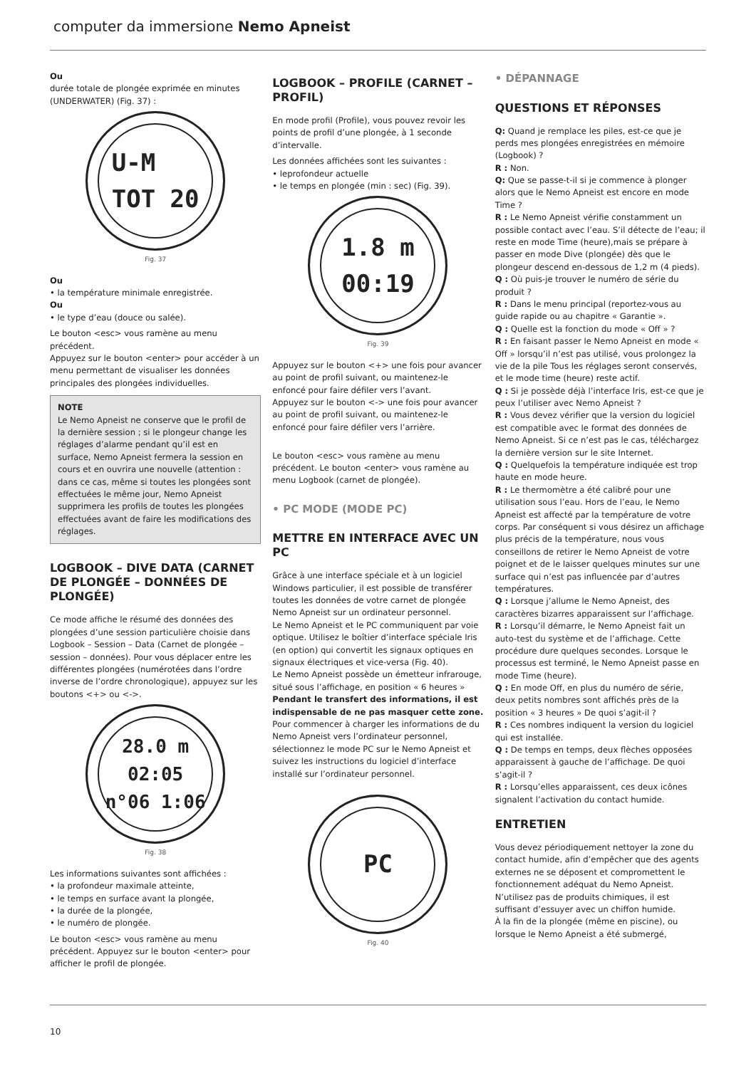computer da immersione Nemo Apneist
Ou
durée totale de plongée exprimée en minutes (UNDERWATER) (Fig. 37) :
U-M
TOT 20
Fig. 37
Ou
• la température minimale enregistrée.
Ou
• le type d’eau (douce ou salée).
Le bouton <esc> vous ramène au menu précédent.
Appuyez sur le bouton <enter> pour accéder à un menu permettant de visualiser les données principales des plongées individuelles.
NOTE
Le Nemo Apneist ne conserve que le profil de la dernière session ; si le plongeur change les réglages d’alarme pendant qu’il est en surface, Nemo Apneist fermera la session en cours et en ouvrira une nouvelle (attention : dans ce cas, même si toutes les plongées sont effectuées le même jour, Nemo Apneist supprimera les profils de toutes les plongées effectuées avant de faire les modifications des réglages.
LOGBOOK – DIVE DATA (CARNET DE PLONGÉE – DONNÉES DE PLONGÉE)
Ce mode affiche le résumé des données des plongées d’une session particulière choisie dans Logbook – Session – Data (Carnet de plongée – session – données). Pour vous déplacer entre les différentes plongées (numérotées dans l’ordre inverse de l’ordre chronologique), appuyez sur les boutons <+> ou <->.
28.0 m
02:05
n°06 1:06
Fig. 38
Les informations suivantes sont affichées :
• la profondeur maximale atteinte,
• le temps en surface avant la plongée,
• la durée de la plongée,
• le numéro de plongée.
Le bouton <esc> vous ramène au menu précédent. Appuyez sur le bouton <enter> pour afficher le profil de plongée.
LOGBOOK – PROFILE (CARNET – PROFIL)
En mode profil (Profile), vous pouvez revoir les points de profil d’une plongée, à 1 seconde d’intervalle.
Les données affichées sont les suivantes :
• leprofondeur actuelle
• le temps en plongée (min : sec) (Fig. 39).
1.8 m
00:19
Fig. 39
Appuyez sur le bouton <+> une fois pour avancer au point de profil suivant, ou maintenez-le enfoncé pour faire défiler vers l’avant.
Appuyez sur le bouton <-> une fois pour avancer au point de profil suivant, ou maintenez-le enfoncé pour faire défiler vers l’arrière.
Le bouton <esc> vous ramène au menu précédent. Le bouton <enter> vous ramène au menu Logbook (carnet de plongée).
• PC MODE (MODE PC)
METTRE EN INTERFACE AVEC UN PC
Grâce à une interface spéciale et à un logiciel Windows particulier, il est possible de transférer toutes les données de votre carnet de plongée Nemo Apneist sur un ordinateur personnel.
Le Nemo Apneist et le PC communiquent par voie optique. Utilisez le boîtier d’interface spéciale Iris (en option) qui convertit les signaux optiques en signaux électriques et vice-versa (Fig. 40).
Le Nemo Apneist possède un émetteur infrarouge, situé sous l’affichage, en position « 6 heures » Pendant le transfert des informations, il est indispensable de ne pas masquer cette zone.
Pour commencer à charger les informations de du Nemo Apneist vers l’ordinateur personnel, sélectionnez le mode PC sur le Nemo Apneist et suivez les instructions du logiciel d’interface installé sur l’ordinateur personnel.
PC
Fig. 40
• DÉPANNAGE
QUESTIONS ET RÉPONSES
Q: Quand je remplace les piles, est-ce que je perds mes plongées enregistrées en mémoire (Logbook) ?
R : Non.
Q: Que se passe-t-il si je commence à plonger alors que le Nemo Apneist est encore en mode Time ?
R : Le Nemo Apneist vérifie constamment un possible contact avec l’eau. S’il détecte de l’eau; il reste en mode Time (heure),mais se prépare à passer en mode Dive (plongée) dès que le plongeur descend en-dessous de 1,2 m (4 pieds).
Q : Où puis-je trouver le numéro de série du produit ?
R : Dans le menu principal (reportez-vous au guide rapide ou au chapitre « Garantie ».
Q : Quelle est la fonction du mode « Off » ?
R : En faisant passer le Nemo Apneist en mode « Off » lorsqu’il n’est pas utilisé, vous prolongez la vie de la pile Tous les réglages seront conservés, et le mode time (heure) reste actif.
Q : Si je possède déjà l’interface Iris, est-ce que je peux l’utiliser avec Nemo Apneist ?
R : Vous devez vérifier que la version du logiciel est compatible avec le format des données de Nemo Apneist. Si ce n’est pas le cas, téléchargez la dernière version sur le site Internet.
Q : Quelquefois la température indiquée est trop haute en mode heure.
R : Le thermomètre a été calibré pour une utilisation sous l’eau. Hors de l’eau, le Nemo Apneist est affecté par la température de votre corps. Par conséquent si vous désirez un affichage plus précis de la température, nous vous conseillons de retirer le Nemo Apneist de votre poignet et de le laisser quelques minutes sur une surface qui n’est pas influencée par d’autres températures.
Q : Lorsque j’allume le Nemo Apneist, des caractères bizarres apparaissent sur l’affichage.
R : Lorsqu’il démarre, le Nemo Apneist fait un auto-test du système et de l’affichage. Cette procédure dure quelques secondes. Lorsque le processus est terminé, le Nemo Apneist passe en mode Time (heure).
Q : En mode Off, en plus du numéro de série, deux petits nombres sont affichés près de la position « 3 heures » De quoi s’agit-il ?
R : Ces nombres indiquent la version du logiciel qui est installée.
Q : De temps en temps, deux flèches opposées apparaissent à gauche de l’affichage. De quoi s’agit-il ?
R : Lorsqu’elles apparaissent, ces deux icônes signalent l’activation du contact humide.
ENTRETIEN
Vous devez périodiquement nettoyer la zone du contact humide, afin d’empêcher que des agents externes ne se déposent et compromettent le fonctionnement adéquat du Nemo Apneist. N’utilisez pas de produits chimiques, il est suffisant d’essuyer avec un chiffon humide.
À la fin de la plongée (même en piscine), ou lorsque le Nemo Apneist a été submergé,
10